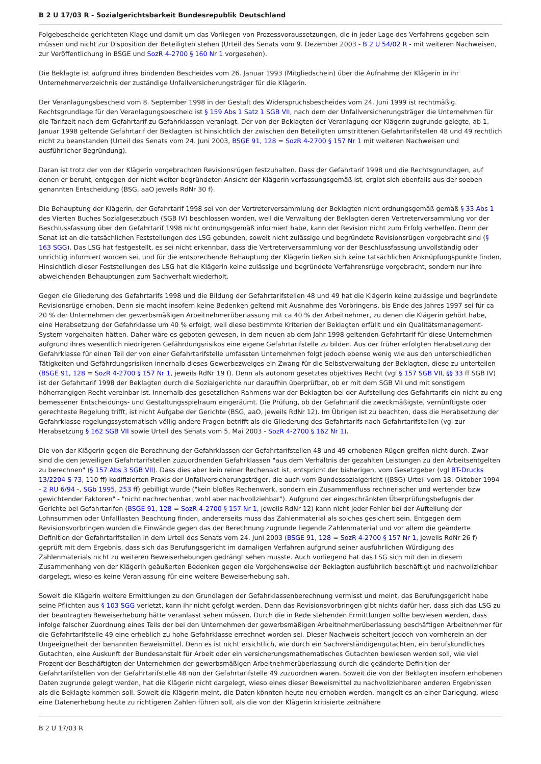B 2 U 17/03 R - Sozialgerichtsbarkeit Bundesrepublik Deutschland
Folgebescheide gerichteten Klage und damit um das Vorliegen von Prozessvoraussetzungen, die in jeder Lage des Verfahrens gegeben sein müssen und nicht zur Disposition der Beteiligten stehen (Urteil des Senats vom 9. Dezember 2003 - B 2 U 54/02 R - mit weiteren Nachweisen, zur Veröffentlichung in BSGE und SozR 4-2700 § 160 Nr 1 vorgesehen).
Die Beklagte ist aufgrund ihres bindenden Bescheides vom 26. Januar 1993 (Mitgliedschein) über die Aufnahme der Klägerin in ihr Unternehmerverzeichnis der zuständige Unfallversicherungsträger für die Klägerin.
Der Veranlagungsbescheid vom 8. September 1998 in der Gestalt des Widerspruchsbescheides vom 24. Juni 1999 ist rechtmäßig. Rechtsgrundlage für den Veranlagungsbescheid ist § 159 Abs 1 Satz 1 SGB VII, nach dem der Unfallversicherungsträger die Unternehmen für die Tarifzeit nach dem Gefahrtarif zu Gefahrklassen veranlagt. Der von der Beklagten der Veranlagung der Klägerin zugrunde gelegte, ab 1. Januar 1998 geltende Gefahrtarif der Beklagten ist hinsichtlich der zwischen den Beteiligten umstrittenen Gefahrtarifstellen 48 und 49 rechtlich nicht zu beanstanden (Urteil des Senats vom 24. Juni 2003, BSGE 91, 128 = SozR 4-2700 § 157 Nr 1 mit weiteren Nachweisen und ausführlicher Begründung).
Daran ist trotz der von der Klägerin vorgebrachten Revisionsrügen festzuhalten. Dass der Gefahrtarif 1998 und die Rechtsgrundlagen, auf denen er beruht, entgegen der nicht weiter begründeten Ansicht der Klägerin verfassungsgemäß ist, ergibt sich ebenfalls aus der soeben genannten Entscheidung (BSG, aaO jeweils RdNr 30 f).
Die Behauptung der Klägerin, der Gefahrtarif 1998 sei von der Vertreterversammlung der Beklagten nicht ordnungsgemäß gemäß § 33 Abs 1 des Vierten Buches Sozialgesetzbuch (SGB IV) beschlossen worden, weil die Verwaltung der Beklagten deren Vertreterversammlung vor der Beschlussfassung über den Gefahrtarif 1998 nicht ordnungsgemäß informiert habe, kann der Revision nicht zum Erfolg verhelfen. Denn der Senat ist an die tatsächlichen Feststellungen des LSG gebunden, soweit nicht zulässige und begründete Revisionsrügen vorgebracht sind (§ 163 SGG). Das LSG hat festgestellt, es sei nicht erkennbar, dass die Vertreterversammlung vor der Beschlussfassung unvollständig oder unrichtig informiert worden sei, und für die entsprechende Behauptung der Klägerin ließen sich keine tatsächlichen Anknüpfungspunkte finden. Hinsichtlich dieser Feststellungen des LSG hat die Klägerin keine zulässige und begründete Verfahrensrüge vorgebracht, sondern nur ihre abweichenden Behauptungen zum Sachverhalt wiederholt.
Gegen die Gliederung des Gefahrtarifs 1998 und die Bildung der Gefahrtarifstellen 48 und 49 hat die Klägerin keine zulässige und begründete Revisionsrüge erhoben. Denn sie macht insofern keine Bedenken geltend mit Ausnahme des Vorbringens, bis Ende des Jahres 1997 sei für ca 20 % der Unternehmen der gewerbsmäßigen Arbeitnehmerüberlassung mit ca 40 % der Arbeitnehmer, zu denen die Klägerin gehört habe, eine Herabsetzung der Gefahrklasse um 40 % erfolgt, weil diese bestimmte Kriterien der Beklagten erfüllt und ein Qualitätsmanagement-System vorgehalten hätten. Daher wäre es geboten gewesen, in dem neuen ab dem Jahr 1998 geltenden Gefahrtarif für diese Unternehmen aufgrund ihres wesentlich niedrigeren Gefährdungsrisikos eine eigene Gefahrtarifstelle zu bilden. Aus der früher erfolgten Herabsetzung der Gefahrklasse für einen Teil der von einer Gefahrtarifstelle umfassten Unternehmen folgt jedoch ebenso wenig wie aus den unterschiedlichen Tätigkeiten und Gefährdungsrisiken innerhalb dieses Gewerbezweiges ein Zwang für die Selbstverwaltung der Beklagten, diese zu unterteilen (BSGE 91, 128 = SozR 4-2700 § 157 Nr 1, jeweils RdNr 19 f). Denn als autonom gesetztes objektives Recht (vgl § 157 SGB VII, §§ 33 ff SGB IV) ist der Gefahrtarif 1998 der Beklagten durch die Sozialgerichte nur daraufhin überprüfbar, ob er mit dem SGB VII und mit sonstigem höherrangigen Recht vereinbar ist. Innerhalb des gesetzlichen Rahmens war der Beklagten bei der Aufstellung des Gefahrtarifs ein nicht zu eng bemessener Entscheidungs- und Gestaltungsspielraum eingeräumt. Die Prüfung, ob der Gefahrtarif die zweckmäßigste, vernünftigste oder gerechteste Regelung trifft, ist nicht Aufgabe der Gerichte (BSG, aaO, jeweils RdNr 12). Im Übrigen ist zu beachten, dass die Herabsetzung der Gefahrklasse regelungssystematisch völlig andere Fragen betrifft als die Gliederung des Gefahrtarifs nach Gefahrtarifstellen (vgl zur Herabsetzung § 162 SGB VII sowie Urteil des Senats vom 5. Mai 2003 - SozR 4-2700 § 162 Nr 1).
Die von der Klägerin gegen die Berechnung der Gefahrklassen der Gefahrtarifstellen 48 und 49 erhobenen Rügen greifen nicht durch. Zwar sind die den jeweiligen Gefahrtarifstellen zuzuordnenden Gefahrklassen "aus dem Verhältnis der gezahlten Leistungen zu den Arbeitsentgelten zu berechnen" (§ 157 Abs 3 SGB VII). Dass dies aber kein reiner Rechenakt ist, entspricht der bisherigen, vom Gesetzgeber (vgl BT-Drucks 13/2204 S 73, 110 ff) kodifizierten Praxis der Unfallversicherungsträger, die auch vom Bundessozialgericht ((BSG) Urteil vom 18. Oktober 1994 - 2 RU 6/94 -, SGb 1995, 253 ff) gebilligt wurde ("kein bloßes Rechenwerk, sondern ein Zusammenfluss rechnerischer und wertender bzw gewichtender Faktoren" - "nicht nachrechenbar, wohl aber nachvollziehbar"). Aufgrund der eingeschränkten Überprüfungsbefugnis der Gerichte bei Gefahrtarifen (BSGE 91, 128 = SozR 4-2700 § 157 Nr 1, jeweils RdNr 12) kann nicht jeder Fehler bei der Aufteilung der Lohnsummen oder Unfalllasten Beachtung finden, andererseits muss das Zahlenmaterial als solches gesichert sein. Entgegen dem Revisionsvorbringen wurden die Einwände gegen das der Berechnung zugrunde liegende Zahlenmaterial und vor allem die geänderte Definition der Gefahrtarifstellen in dem Urteil des Senats vom 24. Juni 2003 (BSGE 91, 128 = SozR 4-2700 § 157 Nr 1, jeweils RdNr 26 f) geprüft mit dem Ergebnis, dass sich das Berufungsgericht im damaligen Verfahren aufgrund seiner ausführlichen Würdigung des Zahlenmaterials nicht zu weiteren Beweiserhebungen gedrängt sehen musste. Auch vorliegend hat das LSG sich mit den in diesem Zusammenhang von der Klägerin geäußerten Bedenken gegen die Vorgehensweise der Beklagten ausführlich beschäftigt und nachvollziehbar dargelegt, wieso es keine Veranlassung für eine weitere Beweiserhebung sah.
Soweit die Klägerin weitere Ermittlungen zu den Grundlagen der Gefahrklassenberechnung vermisst und meint, das Berufungsgericht habe seine Pflichten aus § 103 SGG verletzt, kann ihr nicht gefolgt werden. Denn das Revisionsvorbringen gibt nichts dafür her, dass sich das LSG zu der beantragten Beweiserhebung hätte veranlasst sehen müssen. Durch die in Rede stehenden Ermittlungen sollte bewiesen werden, dass infolge falscher Zuordnung eines Teils der bei den Unternehmen der gewerbsmäßigen Arbeitnehmerüberlassung beschäftigen Arbeitnehmer für die Gefahrtarifstelle 49 eine erheblich zu hohe Gefahrklasse errechnet worden sei. Dieser Nachweis scheitert jedoch von vornherein an der Ungeeignetheit der benannten Beweismittel. Denn es ist nicht ersichtlich, wie durch ein Sachverständigengutachten, ein berufskundliches Gutachten, eine Auskunft der Bundesanstalt für Arbeit oder ein versicherungsmathematisches Gutachten bewiesen werden soll, wie viel Prozent der Beschäftigten der Unternehmen der gewerbsmäßigen Arbeitnehmerüberlassung durch die geänderte Definition der Gefahrtarifstellen von der Gefahrtarifstelle 48 nun der Gefahrtarifstelle 49 zuzuordnen waren. Soweit die von der Beklagten insofern erhobenen Daten zugrunde gelegt werden, hat die Klägerin nicht dargelegt, wieso eines dieser Beweismittel zu nachvollziehbaren anderen Ergebnissen als die Beklagte kommen soll. Soweit die Klägerin meint, die Daten könnten heute neu erhoben werden, mangelt es an einer Darlegung, wieso eine Datenerhebung heute zu richtigeren Zahlen führen soll, als die von der Klägerin kritisierte zeitnähere
B 2 U 17/03 R